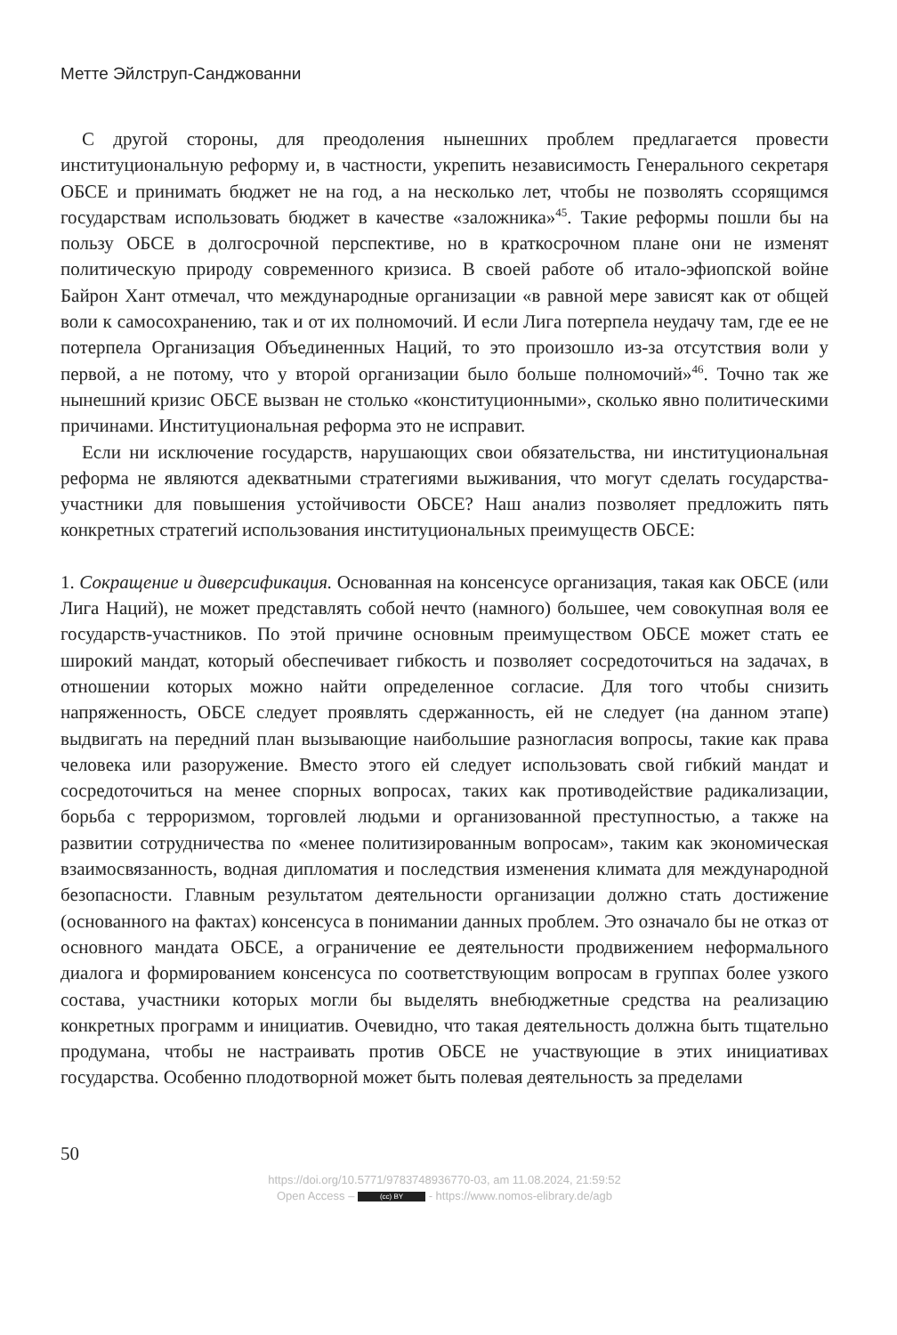Метте Эйлструп-Санджованни
С другой стороны, для преодоления нынешних проблем предлагается провести институциональную реформу и, в частности, укрепить независимость Генерального секретаря ОБСЕ и принимать бюджет не на год, а на несколько лет, чтобы не позволять ссорящимся государствам использовать бюджет в качестве «заложника»<sup>45</sup>. Такие реформы пошли бы на пользу ОБСЕ в долгосрочной перспективе, но в краткосрочном плане они не изменят политическую природу современного кризиса. В своей работе об итало-эфиопской войне Байрон Хант отмечал, что международные организации «в равной мере зависят как от общей воли к самосохранению, так и от их полномочий. И если Лига потерпела неудачу там, где ее не потерпела Организация Объединенных Наций, то это произошло из-за отсутствия воли у первой, а не потому, что у второй организации было больше полномочий»<sup>46</sup>. Точно так же нынешний кризис ОБСЕ вызван не столько «конституционными», сколько явно политическими причинами. Институциональная реформа это не исправит.
Если ни исключение государств, нарушающих свои обязательства, ни институциональная реформа не являются адекватными стратегиями выживания, что могут сделать государства-участники для повышения устойчивости ОБСЕ? Наш анализ позволяет предложить пять конкретных стратегий использования институциональных преимуществ ОБСЕ:
1. Сокращение и диверсификация. Основанная на консенсусе организация, такая как ОБСЕ (или Лига Наций), не может представлять собой нечто (намного) большее, чем совокупная воля ее государств-участников. По этой причине основным преимуществом ОБСЕ может стать ее широкий мандат, который обеспечивает гибкость и позволяет сосредоточиться на задачах, в отношении которых можно найти определенное согласие. Для того чтобы снизить напряженность, ОБСЕ следует проявлять сдержанность, ей не следует (на данном этапе) выдвигать на передний план вызывающие наибольшие разногласия вопросы, такие как права человека или разоружение. Вместо этого ей следует использовать свой гибкий мандат и сосредоточиться на менее спорных вопросах, таких как противодействие радикализации, борьба с терроризмом, торговлей людьми и организованной преступностью, а также на развитии сотрудничества по «менее политизированным вопросам», таким как экономическая взаимосвязанность, водная дипломатия и последствия изменения климата для международной безопасности. Главным результатом деятельности организации должно стать достижение (основанного на фактах) консенсуса в понимании данных проблем. Это означало бы не отказ от основного мандата ОБСЕ, а ограничение ее деятельности продвижением неформального диалога и формированием консенсуса по соответствующим вопросам в группах более узкого состава, участники которых могли бы выделять внебюджетные средства на реализацию конкретных программ и инициатив. Очевидно, что такая деятельность должна быть тщательно продумана, чтобы не настраивать против ОБСЕ не участвующие в этих инициативах государства. Особенно плодотворной может быть полевая деятельность за пределами
50
https://doi.org/10.5771/9783748936770-03, am 11.08.2024, 21:59:52
Open Access – (cc) BY - https://www.nomos-elibrary.de/agb